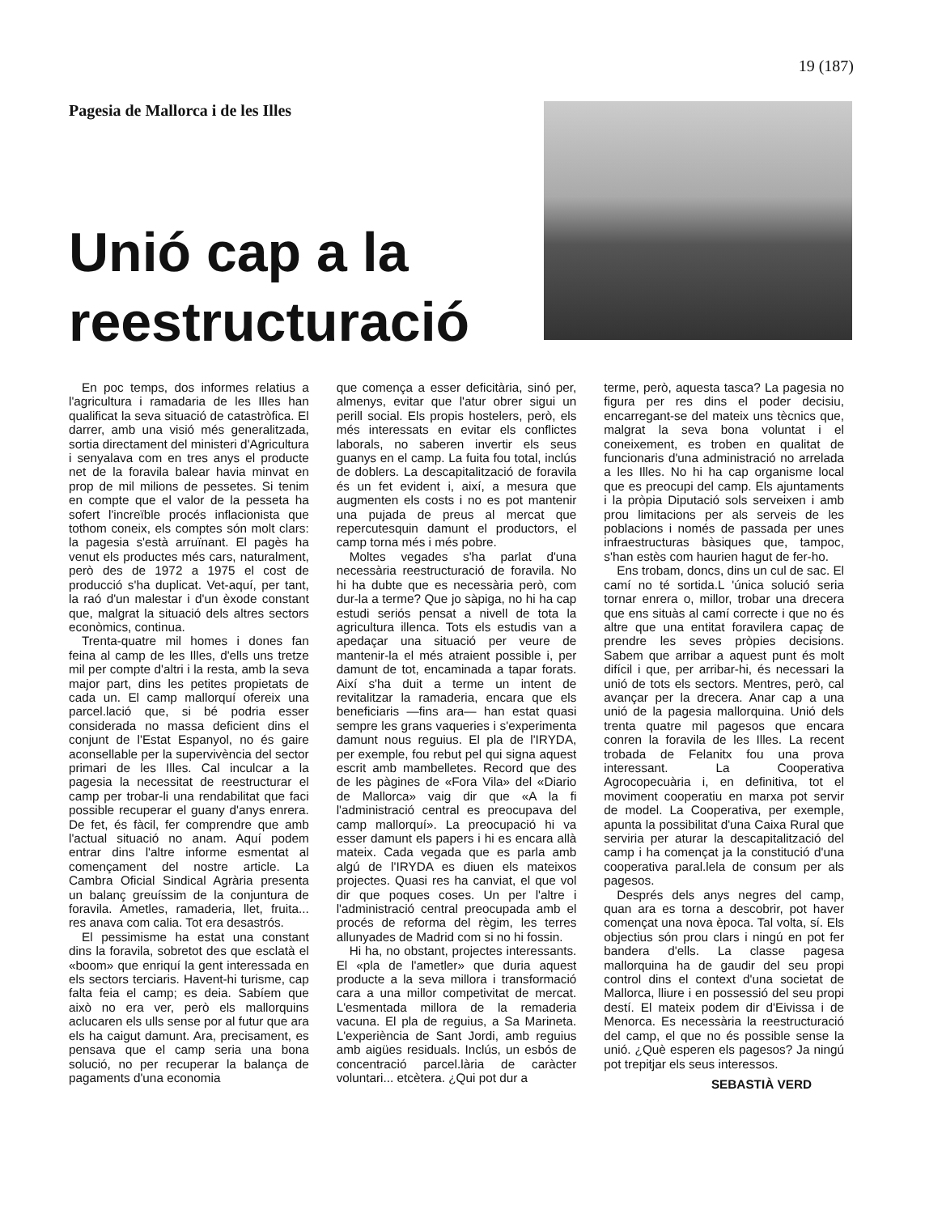19 (187)
Pagesia de Mallorca i de les Illes
Unió cap a la reestructuració
En poc temps, dos informes relatius a l'agricultura i ramadaria de les Illes han qualificat la seva situació de catastròfica. El darrer, amb una visió més generalitzada, sortia directament del ministeri d'Agricultura i senyalava com en tres anys el producte net de la foravila balear havia minvat en prop de mil milions de pessetes. Si tenim en compte que el valor de la pesseta ha sofert l'increïble procés inflacionista que tothom coneix, els comptes són molt clars: la pagesia s'està arruïnant. El pagès ha venut els productes més cars, naturalment, però des de 1972 a 1975 el cost de producció s'ha duplicat. Vet-aquí, per tant, la raó d'un malestar i d'un èxode constant que, malgrat la situació dels altres sectors econòmics, continua.
Trenta-quatre mil homes i dones fan feina al camp de les Illes, d'ells uns tretze mil per compte d'altri i la resta, amb la seva major part, dins les petites propietats de cada un. El camp mallorquí ofereix una parcel.lació que, si bé podria esser considerada no massa deficient dins el conjunt de l'Estat Espanyol, no és gaire aconsellable per la supervivència del sector primari de les Illes. Cal inculcar a la pagesia la necessitat de reestructurar el camp per trobar-li una rendabilitat que faci possible recuperar el guany d'anys enrera. De fet, és fàcil, fer comprendre que amb l'actual situació no anam. Aquí podem entrar dins l'altre informe esmentat al començament del nostre article. La Cambra Oficial Sindical Agrària presenta un balanç greuíssim de la conjuntura de foravila. Ametles, ramaderia, llet, fruita... res anava com calia. Tot era desastrós.
El pessimisme ha estat una constant dins la foravila, sobretot des que esclatà el «boom» que enriquí la gent interessada en els sectors terciaris. Havent-hi turisme, cap falta feia el camp; es deia. Sabíem que això no era ver, però els mallorquins aclucaren els ulls sense por al futur que ara els ha caigut damunt. Ara, precisament, es pensava que el camp seria una bona solució, no per recuperar la balança de pagaments d'una economia
que comença a esser deficitària, sinó per, almenys, evitar que l'atur obrer sigui un perill social. Els propis hostelers, però, els més interessats en evitar els conflictes laborals, no saberen invertir els seus guanys en el camp. La fuita fou total, inclús de doblers. La descapitalització de foravila és un fet evident i, així, a mesura que augmenten els costs i no es pot mantenir una pujada de preus al mercat que repercutesquin damunt el productors, el camp torna més i més pobre.
Moltes vegades s'ha parlat d'una necessària reestructuració de foravila. No hi ha dubte que es necessària però, com dur-la a terme? Que jo sàpiga, no hi ha cap estudi seriós pensat a nivell de tota la agricultura illenca. Tots els estudis van a apedaçar una situació per veure de mantenir-la el més atraient possible i, per damunt de tot, encaminada a tapar forats. Així s'ha duit a terme un intent de revitalitzar la ramaderia, encara que els beneficiaris —fins ara— han estat quasi sempre les grans vaqueries i s'experimenta damunt nous reguius. El pla de l'IRYDA, per exemple, fou rebut pel qui signa aquest escrit amb mambelletes. Record que des de les pàgines de «Fora Vila» del «Diario de Mallorca» vaig dir que «A la fi l'administració central es preocupava del camp mallorquí». La preocupació hi va esser damunt els papers i hi es encara allà mateix. Cada vegada que es parla amb algú de l'IRYDA es diuen els mateixos projectes. Quasi res ha canviat, el que vol dir que poques coses. Un per l'altre i l'administració central preocupada amb el procés de reforma del règim, les terres allunyades de Madrid com si no hi fossin.
Hi ha, no obstant, projectes interessants. El «pla de l'ametler» que duria aquest producte a la seva millora i transformació cara a una millor competivitat de mercat. L'esmentada millora de la remaderia vacuna. El pla de reguius, a Sa Marineta. L'experiència de Sant Jordi, amb reguius amb aigües residuals. Inclús, un esbós de concentració parcel.lària de caràcter voluntari... etcètera. ¿Qui pot dur a
terme, però, aquesta tasca? La pagesia no figura per res dins el poder decisiu, encarregant-se del mateix uns tècnics que, malgrat la seva bona voluntat i el coneixement, es troben en qualitat de funcionaris d'una administració no arrelada a les Illes. No hi ha cap organisme local que es preocupi del camp. Els ajuntaments i la pròpia Diputació sols serveixen i amb prou limitacions per als serveis de les poblacions i només de passada per unes infraestructuras bàsiques que, tampoc, s'han estès com haurien hagut de fer-ho.
Ens trobam, doncs, dins un cul de sac. El camí no té sortida.L 'única solució seria tornar enrera o, millor, trobar una drecera que ens situàs al camí correcte i que no és altre que una entitat foravilera capaç de prendre les seves pròpies decisions. Sabem que arribar a aquest punt és molt difícil i que, per arribar-hi, és necessari la unió de tots els sectors. Mentres, però, cal avançar per la drecera. Anar cap a una unió de la pagesia mallorquina. Unió dels trenta quatre mil pagesos que encara conren la foravila de les Illes. La recent trobada de Felanitx fou una prova interessant. La Cooperativa Agrocopecuària i, en definitiva, tot el moviment cooperatiu en marxa pot servir de model. La Cooperativa, per exemple, apunta la possibilitat d'una Caixa Rural que serviria per aturar la descapitalització del camp i ha començat ja la constitució d'una cooperativa paral.lela de consum per als pagesos.
Després dels anys negres del camp, quan ara es torna a descobrir, pot haver començat una nova època. Tal volta, sí. Els objectius són prou clars i ningú en pot fer bandera d'ells. La classe pagesa mallorquina ha de gaudir del seu propi control dins el context d'una societat de Mallorca, lliure i en possessió del seu propi destí. El mateix podem dir d'Eivissa i de Menorca. Es necessària la reestructuració del camp, el que no és possible sense la unió. ¿Què esperen els pagesos? Ja ningú pot trepitjar els seus interessos.
SEBASTIÀ VERD